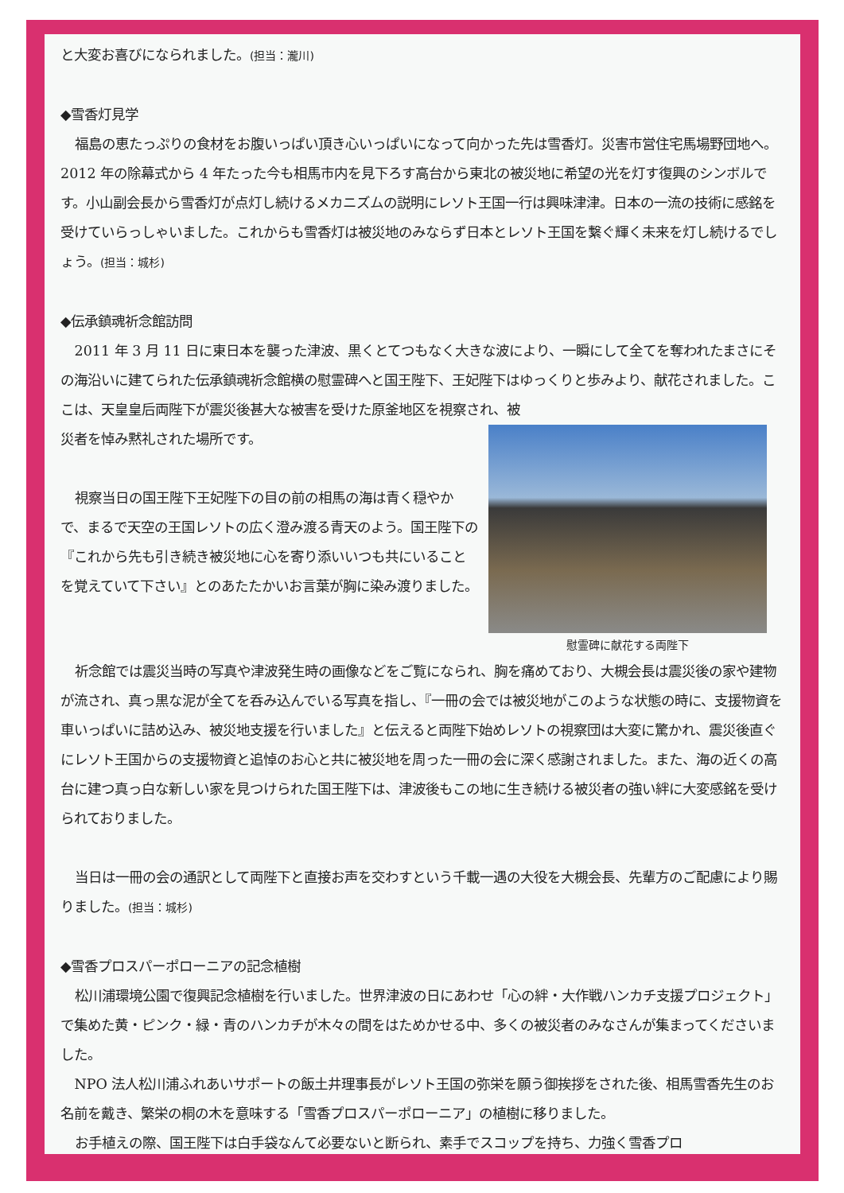と大変お喜びになられました。(担当：瀧川)
◆雪香灯見学
福島の恵たっぷりの食材をお腹いっぱい頂き心いっぱいになって向かった先は雪香灯。災害市営住宅馬場野団地へ。2012 年の除幕式から 4 年たった今も相馬市内を見下ろす高台から東北の被災地に希望の光を灯す復興のシンボルです。小山副会長から雪香灯が点灯し続けるメカニズムの説明にレソト王国一行は興味津津。日本の一流の技術に感銘を受けていらっしゃいました。これからも雪香灯は被災地のみならず日本とレソト王国を繋ぐ輝く未来を灯し続けるでしょう。(担当：城杉)
◆伝承鎮魂祈念館訪問
2011 年 3 月 11 日に東日本を襲った津波、黒くとてつもなく大きな波により、一瞬にして全てを奪われたまさにその海沿いに建てられた伝承鎮魂祈念館横の慰霊碑へと国王陛下、王妃陛下はゆっくりと歩みより、献花されました。ここは、天皇皇后両陛下が震災後甚大な被害を受けた原釜地区を視察され、被
慰霊碑に献花する両陛下
災者を悼み黙礼された場所です。
視察当日の国王陛下王妃陛下の目の前の相馬の海は青く穏やかで、まるで天空の王国レソトの広く澄み渡る青天のよう。国王陛下の『これから先も引き続き被災地に心を寄り添いいつも共にいることを覚えていて下さい』とのあたたかいお言葉が胸に染み渡りました。
祈念館では震災当時の写真や津波発生時の画像などをご覧になられ、胸を痛めており、大槻会長は震災後の家や建物が流され、真っ黒な泥が全てを呑み込んでいる写真を指し、『一冊の会では被災地がこのような状態の時に、支援物資を車いっぱいに詰め込み、被災地支援を行いました』と伝えると両陛下始めレソトの視察団は大変に驚かれ、震災後直ぐにレソト王国からの支援物資と追悼のお心と共に被災地を周った一冊の会に深く感謝されました。また、海の近くの高台に建つ真っ白な新しい家を見つけられた国王陛下は、津波後もこの地に生き続ける被災者の強い絆に大変感銘を受けられておりました。
当日は一冊の会の通訳として両陛下と直接お声を交わすという千載一遇の大役を大槻会長、先輩方のご配慮により賜りました。(担当：城杉)
◆雪香プロスパーポローニアの記念植樹
松川浦環境公園で復興記念植樹を行いました。世界津波の日にあわせ「心の絆・大作戦ハンカチ支援プロジェクト」で集めた黄・ピンク・緑・青のハンカチが木々の間をはためかせる中、多くの被災者のみなさんが集まってくださいました。
NPO 法人松川浦ふれあいサポートの飯土井理事長がレソト王国の弥栄を願う御挨拶をされた後、相馬雪香先生のお名前を戴き、繁栄の桐の木を意味する「雪香プロスパーポローニア」の植樹に移りました。
お手植えの際、国王陛下は白手袋なんて必要ないと断られ、素手でスコップを持ち、力強く雪香プロ